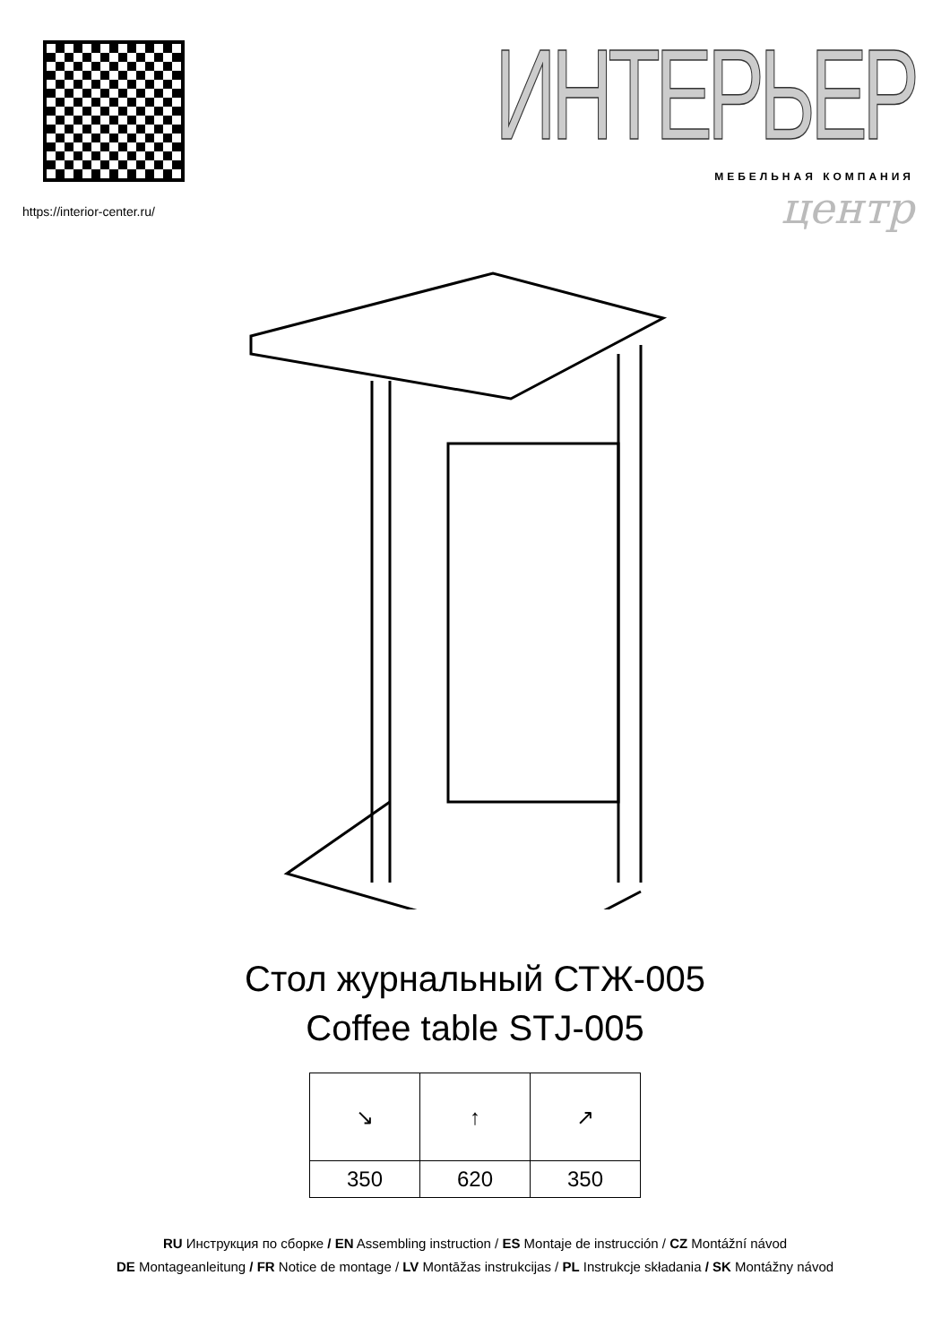https://interior-center.ru/
ИНТЕРЬЕР
МЕБЕЛЬНАЯ КОМПАНИЯ
центр
Стол журнальный СТЖ-005
Coffee table STJ-005
| ↘ | ↑ | ↗ |
| 350 | 620 | 350 |
RU Инструкция по сборке / EN Assembling instruction / ES Montaje de instrucción / CZ Montážní návod
DE Montageanleitung / FR Notice de montage / LV Montāžas instrukcijas / PL Instrukcje składania / SK Montážny návod